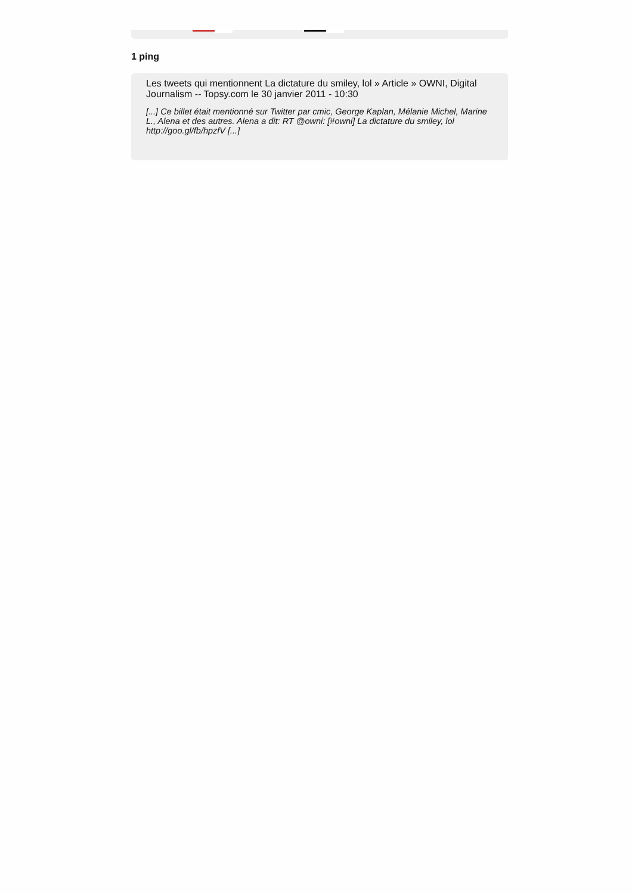1 ping
Les tweets qui mentionnent La dictature du smiley, lol » Article » OWNI, Digital Journalism -- Topsy.com le 30 janvier 2011 - 10:30
[...] Ce billet était mentionné sur Twitter par cmic, George Kaplan, Mélanie Michel, Marine L., Alena et des autres. Alena a dit: RT @owni: [#owni] La dictature du smiley, lol http://goo.gl/fb/hpzfV [...]